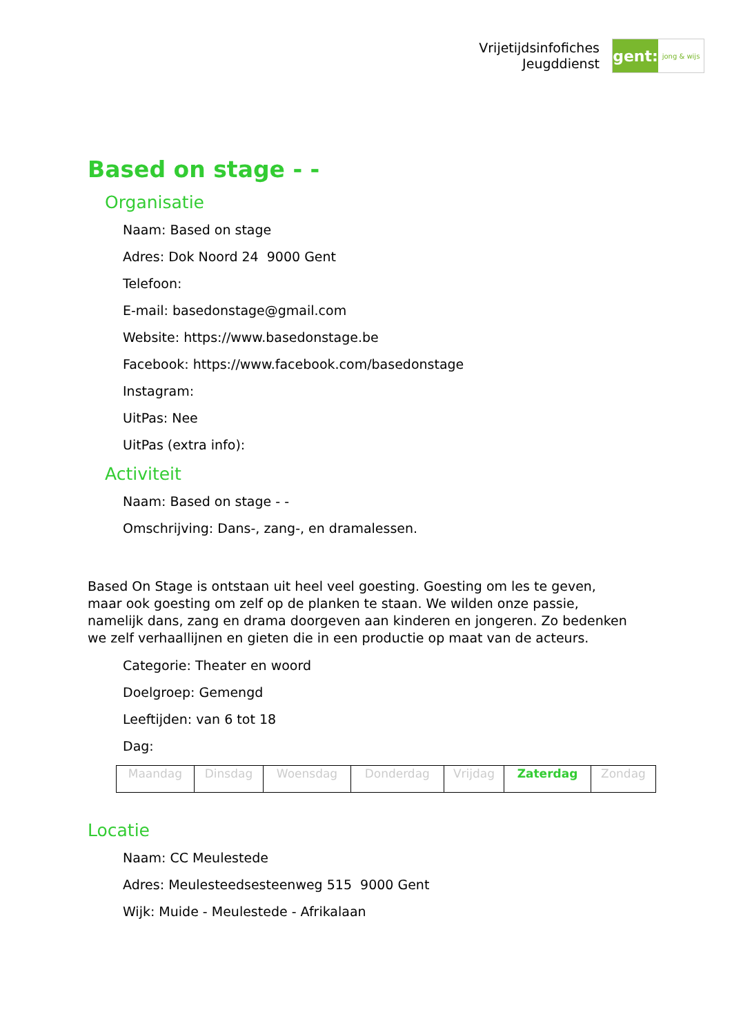Vrijetijdsinfofiches
Jeugddienst
gent:
jong & wijs
Based on stage - -
Organisatie
Naam: Based on stage
Adres: Dok Noord 24 9000 Gent
Telefoon:
E-mail: basedonstage@gmail.com
Website: https://www.basedonstage.be
Facebook: https://www.facebook.com/basedonstage
Instagram:
UitPas: Nee
UitPas (extra info):
Activiteit
Naam: Based on stage - -
Omschrijving: Dans-, zang-, en dramalessen.
Based On Stage is ontstaan uit heel veel goesting. Goesting om les te geven, maar ook goesting om zelf op de planken te staan. We wilden onze passie, namelijk dans, zang en drama doorgeven aan kinderen en jongeren. Zo bedenken we zelf verhaallijnen en gieten die in een productie op maat van de acteurs.
Categorie: Theater en woord
Doelgroep: Gemengd
Leeftijden: van 6 tot 18
Dag:
| Maandag | Dinsdag | Woensdag | Donderdag | Vrijdag | Zaterdag | Zondag |
Locatie
Naam: CC Meulestede
Adres: Meulesteedsesteenweg 515 9000 Gent
Wijk: Muide - Meulestede - Afrikalaan